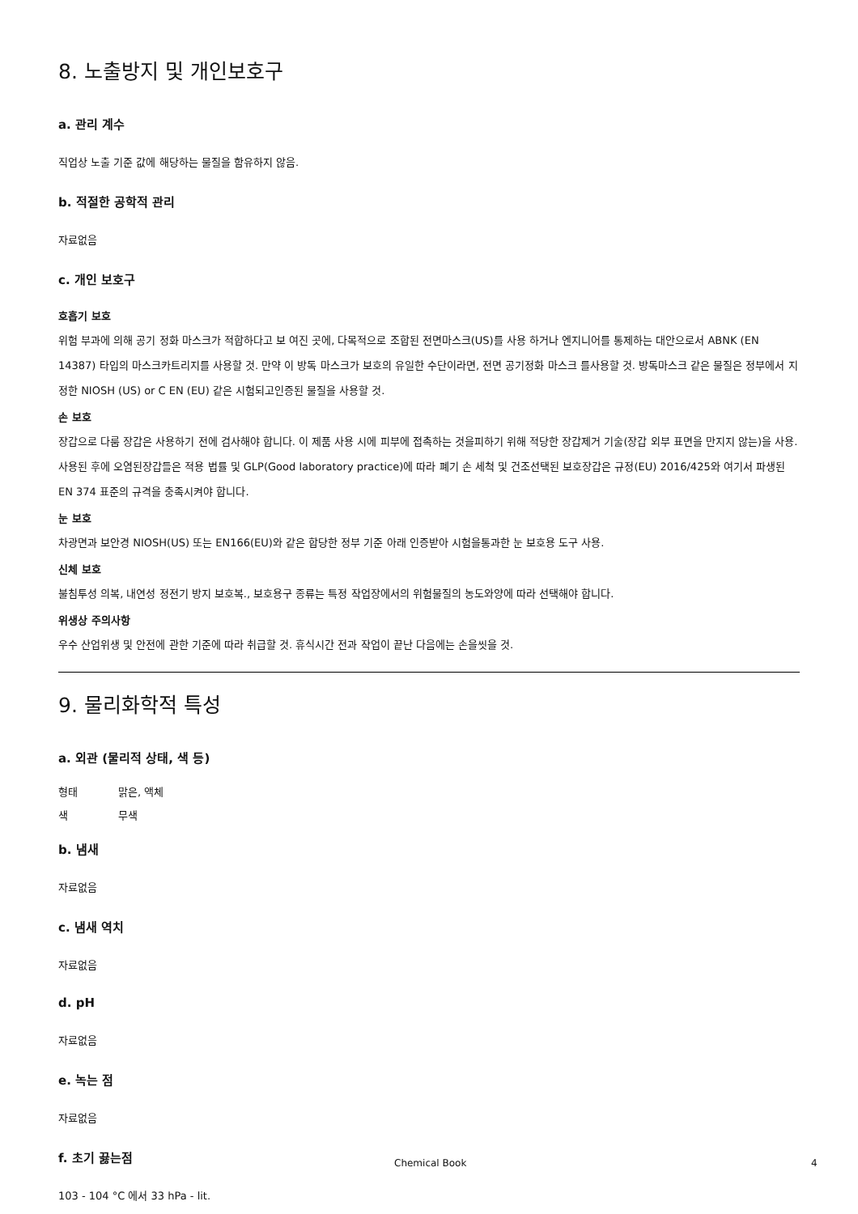8. 노출방지 및 개인보호구
a. 관리 계수
직업상 노출 기준 값에 해당하는 물질을 함유하지 않음.
b. 적절한 공학적 관리
자료없음
c. 개인 보호구
호흡기 보호
위험 부과에 의해 공기 정화 마스크가 적합하다고 보 여진 곳에, 다목적으로 조합된 전면마스크(US)를 사용 하거나 엔지니어를 통제하는 대안으로서 ABNK (EN 14387) 타입의 마스크카트리지를 사용할 것. 만약 이 방독 마스크가 보호의 유일한 수단이라면, 전면 공기정화 마스크 를사용할 것. 방독마스크 같은 물질은 정부에서 지정한 NIOSH (US) or C EN (EU) 같은 시험되고인증된 물질을 사용할 것.
손 보호
장갑으로 다룸 장갑은 사용하기 전에 검사해야 합니다. 이 제품 사용 시에 피부에 접촉하는 것을피하기 위해 적당한 장갑제거 기술(장갑 외부 표면을 만지지 않는)을 사용. 사용된 후에 오염된장갑들은 적용 법률 및 GLP(Good laboratory practice)에 따라 폐기 손 세척 및 건조선택된 보호장갑은 규정(EU) 2016/425와 여기서 파생된 EN 374 표준의 규격을 충족시켜야 합니다.
눈 보호
차광면과 보안경 NIOSH(US) 또는 EN166(EU)와 같은 합당한 정부 기준 아래 인증받아 시험을통과한 눈 보호용 도구 사용.
신체 보호
불침투성 의복, 내연성 정전기 방지 보호복., 보호용구 종류는 특정 작업장에서의 위험물질의 농도와양에 따라 선택해야 합니다.
위생상 주의사항
우수 산업위생 및 안전에 관한 기준에 따라 취급할 것. 휴식시간 전과 작업이 끝난 다음에는 손을씻을 것.
9. 물리화학적 특성
a. 외관 (물리적 상태, 색 등)
형태 맑은, 액체
색 무색
b. 냄새
자료없음
c. 냄새 역치
자료없음
d. pH
자료없음
e. 녹는 점
자료없음
f. 초기 끓는점
103 - 104 °C 에서 33 hPa - lit.
Chemical Book 4